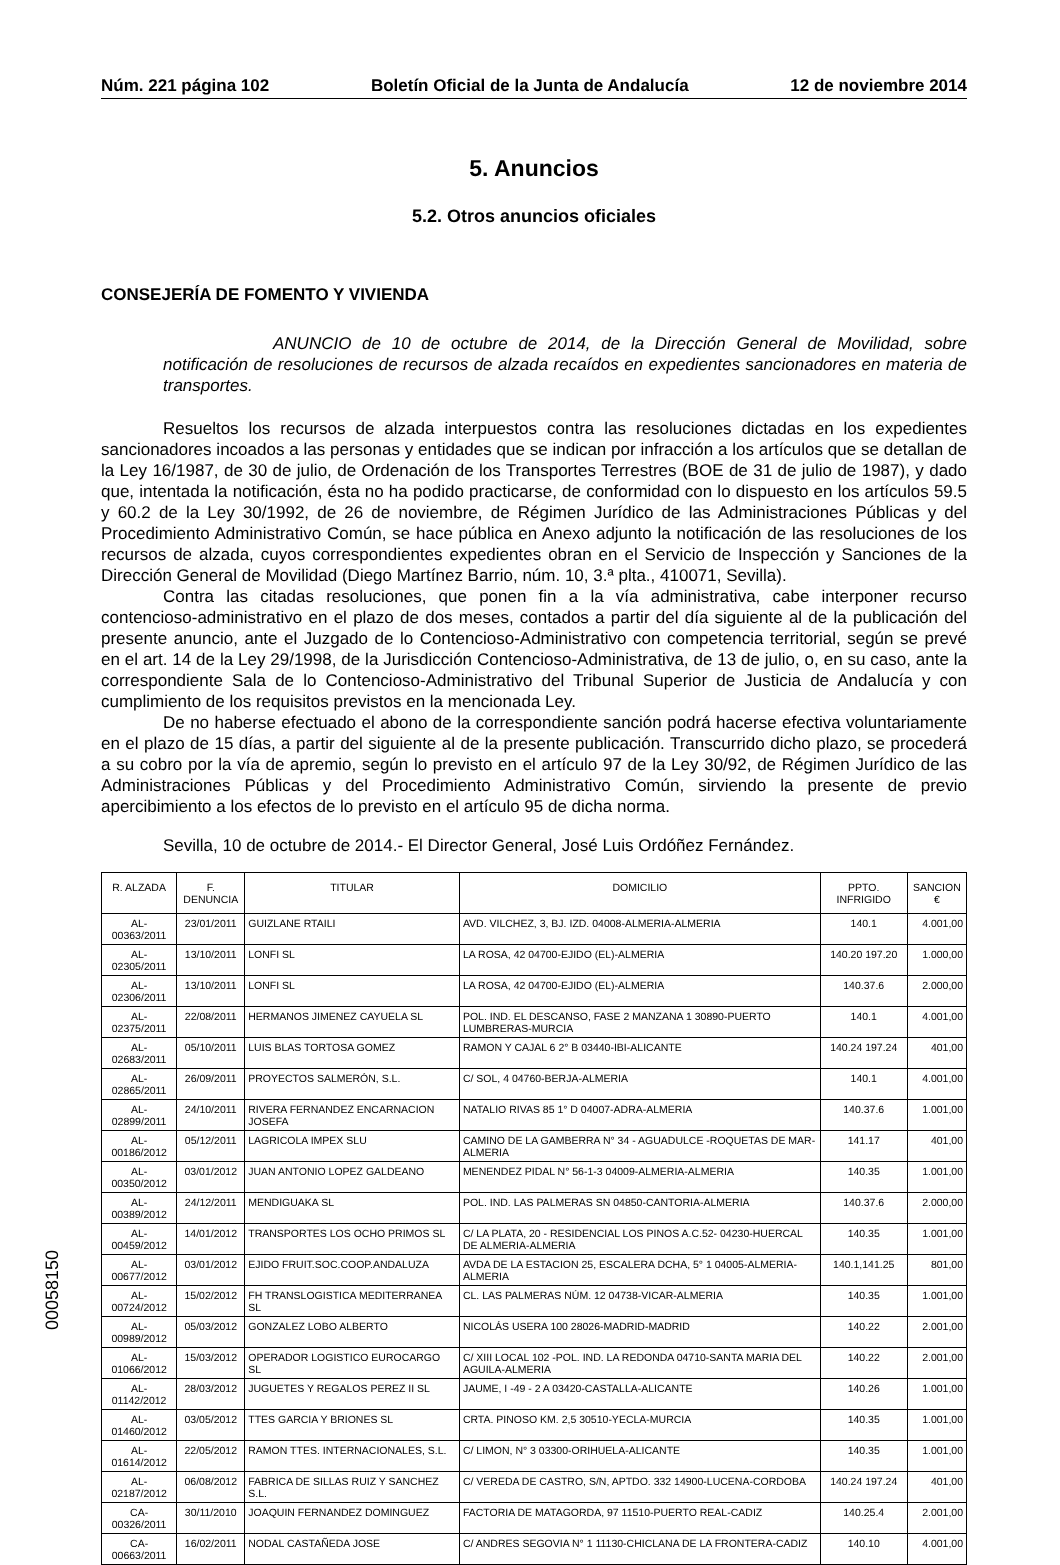Núm. 221 página 102 Boletín Oficial de la Junta de Andalucía 12 de noviembre 2014
5. Anuncios
5.2. Otros anuncios oficiales
CONSEJERÍA DE FOMENTO Y VIVIENDA
ANUNCIO de 10 de octubre de 2014, de la Dirección General de Movilidad, sobre notificación de resoluciones de recursos de alzada recaídos en expedientes sancionadores en materia de transportes.
Resueltos los recursos de alzada interpuestos contra las resoluciones dictadas en los expedientes sancionadores incoados a las personas y entidades que se indican por infracción a los artículos que se detallan de la Ley 16/1987, de 30 de julio, de Ordenación de los Transportes Terrestres (BOE de 31 de julio de 1987), y dado que, intentada la notificación, ésta no ha podido practicarse, de conformidad con lo dispuesto en los artículos 59.5 y 60.2 de la Ley 30/1992, de 26 de noviembre, de Régimen Jurídico de las Administraciones Públicas y del Procedimiento Administrativo Común, se hace pública en Anexo adjunto la notificación de las resoluciones de los recursos de alzada, cuyos correspondientes expedientes obran en el Servicio de Inspección y Sanciones de la Dirección General de Movilidad (Diego Martínez Barrio, núm. 10, 3.ª plta., 410071, Sevilla).
Contra las citadas resoluciones, que ponen fin a la vía administrativa, cabe interponer recurso contencioso-administrativo en el plazo de dos meses, contados a partir del día siguiente al de la publicación del presente anuncio, ante el Juzgado de lo Contencioso-Administrativo con competencia territorial, según se prevé en el art. 14 de la Ley 29/1998, de la Jurisdicción Contencioso-Administrativa, de 13 de julio, o, en su caso, ante la correspondiente Sala de lo Contencioso-Administrativo del Tribunal Superior de Justicia de Andalucía y con cumplimiento de los requisitos previstos en la mencionada Ley.
De no haberse efectuado el abono de la correspondiente sanción podrá hacerse efectiva voluntariamente en el plazo de 15 días, a partir del siguiente al de la presente publicación. Transcurrido dicho plazo, se procederá a su cobro por la vía de apremio, según lo previsto en el artículo 97 de la Ley 30/92, de Régimen Jurídico de las Administraciones Públicas y del Procedimiento Administrativo Común, sirviendo la presente de previo apercibimiento a los efectos de lo previsto en el artículo 95 de dicha norma.
Sevilla, 10 de octubre de 2014.- El Director General, José Luis Ordóñez Fernández.
| R. ALZADA | F. DENUNCIA | TITULAR | DOMICILIO | PPTO. INFRIGIDO | SANCION € |
| --- | --- | --- | --- | --- | --- |
| AL-00363/2011 | 23/01/2011 | GUIZLANE RTAILI | AVD. VILCHEZ, 3, BJ. IZD. 04008-ALMERIA-ALMERIA | 140.1 | 4.001,00 |
| AL-02305/2011 | 13/10/2011 | LONFI SL | LA ROSA, 42 04700-EJIDO (EL)-ALMERIA | 140.20 197.20 | 1.000,00 |
| AL-02306/2011 | 13/10/2011 | LONFI SL | LA ROSA, 42 04700-EJIDO (EL)-ALMERIA | 140.37.6 | 2.000,00 |
| AL-02375/2011 | 22/08/2011 | HERMANOS JIMENEZ CAYUELA SL | POL. IND. EL DESCANSO, FASE 2 MANZANA 1 30890-PUERTO LUMBRERAS-MURCIA | 140.1 | 4.001,00 |
| AL-02683/2011 | 05/10/2011 | LUIS BLAS TORTOSA GOMEZ | RAMON Y CAJAL 6 2° B 03440-IBI-ALICANTE | 140.24 197.24 | 401,00 |
| AL-02865/2011 | 26/09/2011 | PROYECTOS SALMERÓN, S.L. | C/ SOL, 4 04760-BERJA-ALMERIA | 140.1 | 4.001,00 |
| AL-02899/2011 | 24/10/2011 | RIVERA FERNANDEZ ENCARNACION JOSEFA | NATALIO RIVAS 85 1° D 04007-ADRA-ALMERIA | 140.37.6 | 1.001,00 |
| AL-00186/2012 | 05/12/2011 | LAGRICOLA IMPEX SLU | CAMINO DE LA GAMBERRA N° 34 - AGUADULCE -ROQUETAS DE MAR-ALMERIA | 141.17 | 401,00 |
| AL-00350/2012 | 03/01/2012 | JUAN ANTONIO LOPEZ GALDEANO | MENENDEZ PIDAL N° 56-1-3 04009-ALMERIA-ALMERIA | 140.35 | 1.001,00 |
| AL-00389/2012 | 24/12/2011 | MENDIGUAKA SL | POL. IND. LAS PALMERAS SN 04850-CANTORIA-ALMERIA | 140.37.6 | 2.000,00 |
| AL-00459/2012 | 14/01/2012 | TRANSPORTES LOS OCHO PRIMOS SL | C/ LA PLATA, 20 - RESIDENCIAL LOS PINOS A.C.52- 04230-HUERCAL DE ALMERIA-ALMERIA | 140.35 | 1.001,00 |
| AL-00677/2012 | 03/01/2012 | EJIDO FRUIT.SOC.COOP.ANDALUZA | AVDA DE LA ESTACION 25, ESCALERA DCHA, 5° 1 04005-ALMERIA-ALMERIA | 140.1,141.25 | 801,00 |
| AL-00724/2012 | 15/02/2012 | FH TRANSLOGISTICA MEDITERRANEA SL | CL. LAS PALMERAS NÚM. 12 04738-VICAR-ALMERIA | 140.35 | 1.001,00 |
| AL-00989/2012 | 05/03/2012 | GONZALEZ LOBO ALBERTO | NICOLÁS USERA 100 28026-MADRID-MADRID | 140.22 | 2.001,00 |
| AL-01066/2012 | 15/03/2012 | OPERADOR LOGISTICO EUROCARGO SL | C/ XIII LOCAL 102 -POL. IND. LA REDONDA 04710-SANTA MARIA DEL AGUILA-ALMERIA | 140.22 | 2.001,00 |
| AL-01142/2012 | 28/03/2012 | JUGUETES Y REGALOS PEREZ II SL | JAUME, I -49 - 2 A 03420-CASTALLA-ALICANTE | 140.26 | 1.001,00 |
| AL-01460/2012 | 03/05/2012 | TTES GARCIA Y BRIONES SL | CRTA. PINOSO KM. 2,5 30510-YECLA-MURCIA | 140.35 | 1.001,00 |
| AL-01614/2012 | 22/05/2012 | RAMON TTES. INTERNACIONALES, S.L. | C/ LIMON, N° 3 03300-ORIHUELA-ALICANTE | 140.35 | 1.001,00 |
| AL-02187/2012 | 06/08/2012 | FABRICA DE SILLAS RUIZ Y SANCHEZ S.L. | C/ VEREDA DE CASTRO, S/N, APTDO. 332 14900-LUCENA-CORDOBA | 140.24 197.24 | 401,00 |
| CA-00326/2011 | 30/11/2010 | JOAQUIN FERNANDEZ DOMINGUEZ | FACTORIA DE MATAGORDA, 97 11510-PUERTO REAL-CADIZ | 140.25.4 | 2.001,00 |
| CA-00663/2011 | 16/02/2011 | NODAL CASTAÑEDA JOSE | C/ ANDRES SEGOVIA N° 1 11130-CHICLANA DE LA FRONTERA-CADIZ | 140.10 | 4.001,00 |
00058150